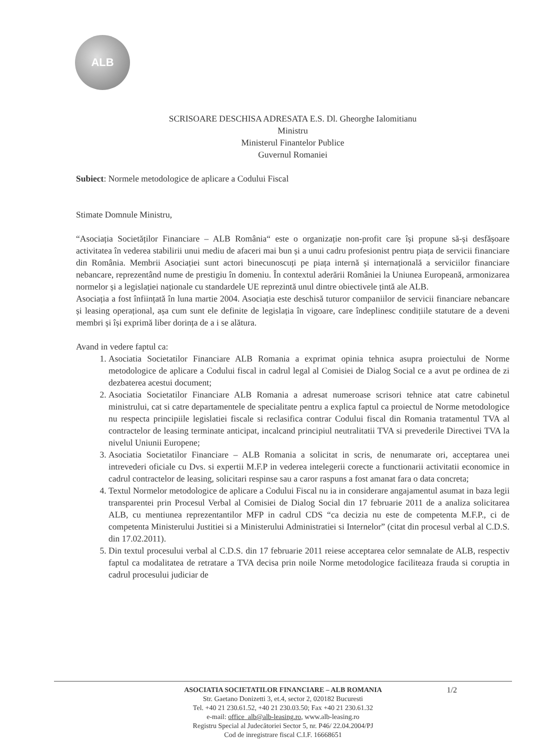ALB
SCRISOARE DESCHISA ADRESATA E.S. Dl. Gheorghe Ialomitianu
Ministru
Ministerul Finantelor Publice
Guvernul Romaniei
Subiect: Normele metodologice de aplicare a Codului Fiscal
Stimate Domnule Ministru,
“Asociația Societăților Financiare – ALB România“ este o organizație non-profit care își propune să-și desfășoare activitatea în vederea stabilirii unui mediu de afaceri mai bun și a unui cadru profesionist pentru piața de servicii financiare din România. Membrii Asociației sunt actori binecunoscuți pe piața internă și internațională a serviciilor financiare nebancare, reprezentând nume de prestigiu în domeniu. În contextul aderării României la Uniunea Europeană, armonizarea normelor și a legislației naționale cu standardele UE reprezintă unul dintre obiectivele țintă ale ALB.
Asociația a fost înființată în luna martie 2004. Asociația este deschisă tuturor companiilor de servicii financiare nebancare și leasing operațional, așa cum sunt ele definite de legislația în vigoare, care îndeplinesc condițiile statutare de a deveni membri și își exprimă liber dorința de a i se alătura.
Avand in vedere faptul ca:
1. Asociatia Societatilor Financiare ALB Romania a exprimat opinia tehnica asupra proiectului de Norme metodologice de aplicare a Codului fiscal in cadrul legal al Comisiei de Dialog Social ce a avut pe ordinea de zi dezbaterea acestui document;
2. Asociatia Societatilor Financiare ALB Romania a adresat numeroase scrisori tehnice atat catre cabinetul ministrului, cat si catre departamentele de specialitate pentru a explica faptul ca proiectul de Norme metodologice nu respecta principiile legislatiei fiscale si reclasifica contrar Codului fiscal din Romania tratamentul TVA al contractelor de leasing terminate anticipat, incalcand principiul neutralitatii TVA si prevederile Directivei TVA la nivelul Uniunii Europene;
3. Asociatia Societatilor Financiare – ALB Romania a solicitat in scris, de nenumarate ori, acceptarea unei intrevederi oficiale cu Dvs. si expertii M.F.P in vederea intelegerii corecte a functionarii activitatii economice in cadrul contractelor de leasing, solicitari respinse sau a caror raspuns a fost amanat fara o data concreta;
4. Textul Normelor metodologice de aplicare a Codului Fiscal nu ia in considerare angajamentul asumat in baza legii transparentei prin Procesul Verbal al Comisiei de Dialog Social din 17 februarie 2011 de a analiza solicitarea ALB, cu mentiunea reprezentantilor MFP in cadrul CDS “ca decizia nu este de competenta M.F.P., ci de competenta Ministerului Justitiei si a Ministerului Administratiei si Internelor” (citat din procesul verbal al C.D.S. din 17.02.2011).
5. Din textul procesului verbal al C.D.S. din 17 februarie 2011 reiese acceptarea celor semnalate de ALB, respectiv faptul ca modalitatea de retratare a TVA decisa prin noile Norme metodologice faciliteaza frauda si coruptia in cadrul procesului judiciar de
1/2 ASOCIATIA SOCIETATILOR FINANCIARE – ALB ROMANIA
Str. Gaetano Donizetti 3, et.4, sector 2, 020182 Bucuresti
Tel. +40 21 230.61.52, +40 21 230.03.50; Fax +40 21 230.61.32
e-mail: office_alb@alb-leasing.ro, www.alb-leasing.ro
Registru Special al Judecătoriei Sector 5, nr. P46/ 22.04.2004/PJ
Cod de inregistrare fiscal C.I.F. 16668651